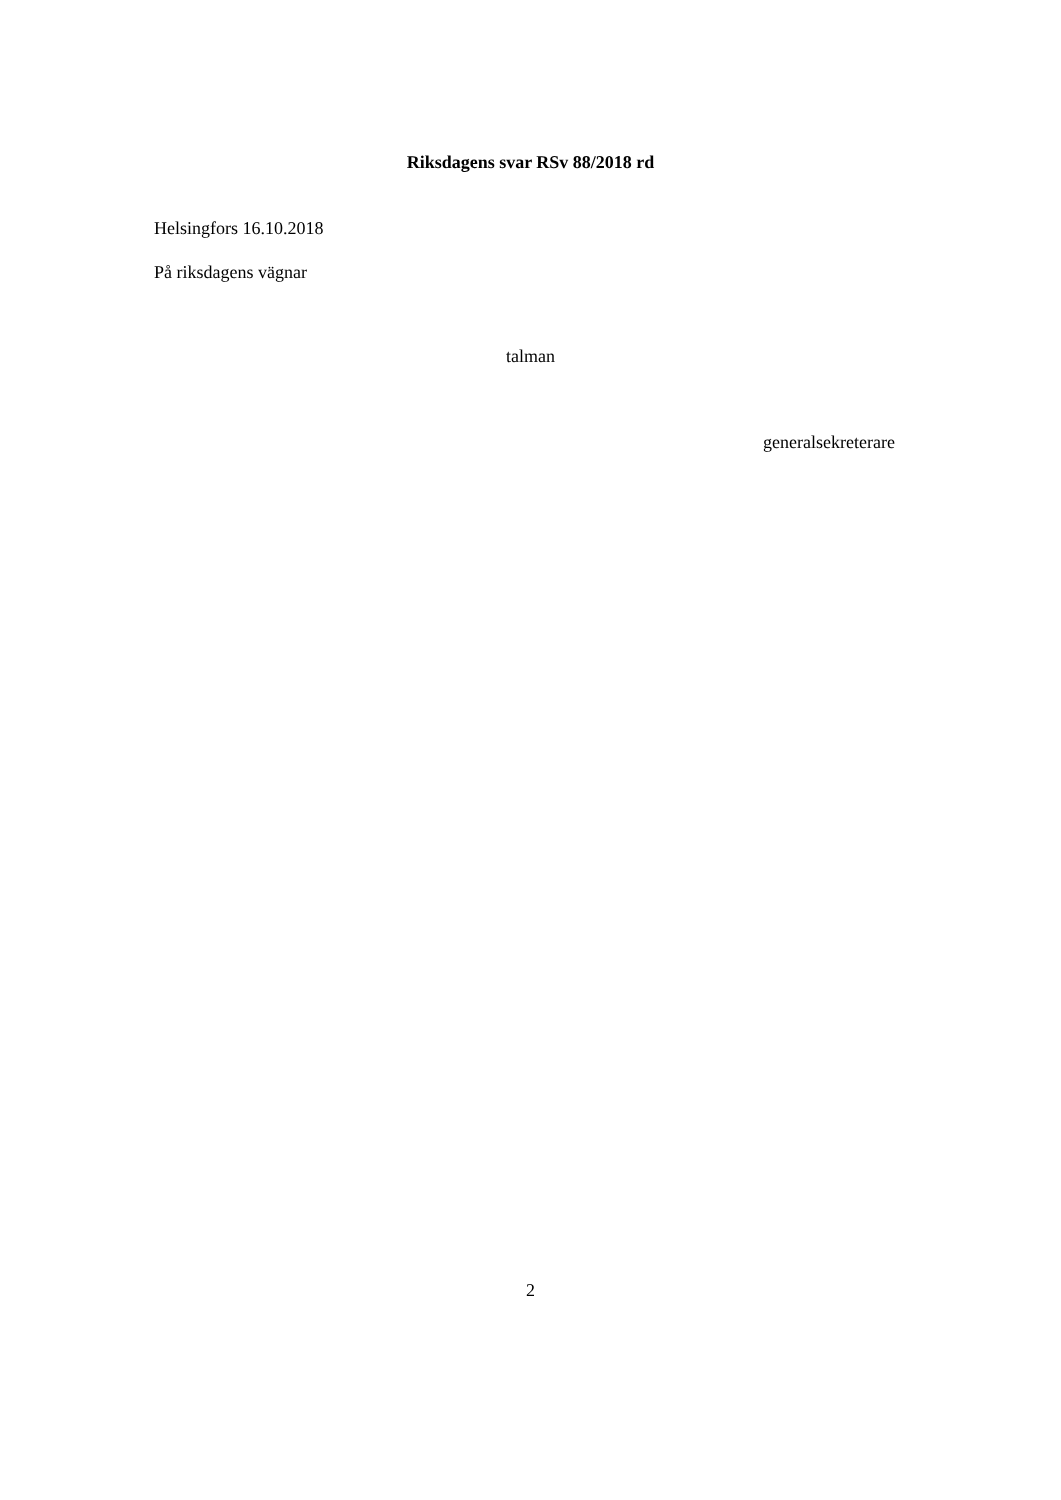Riksdagens svar RSv 88/2018 rd
Helsingfors 16.10.2018
På riksdagens vägnar
talman
generalsekreterare
2